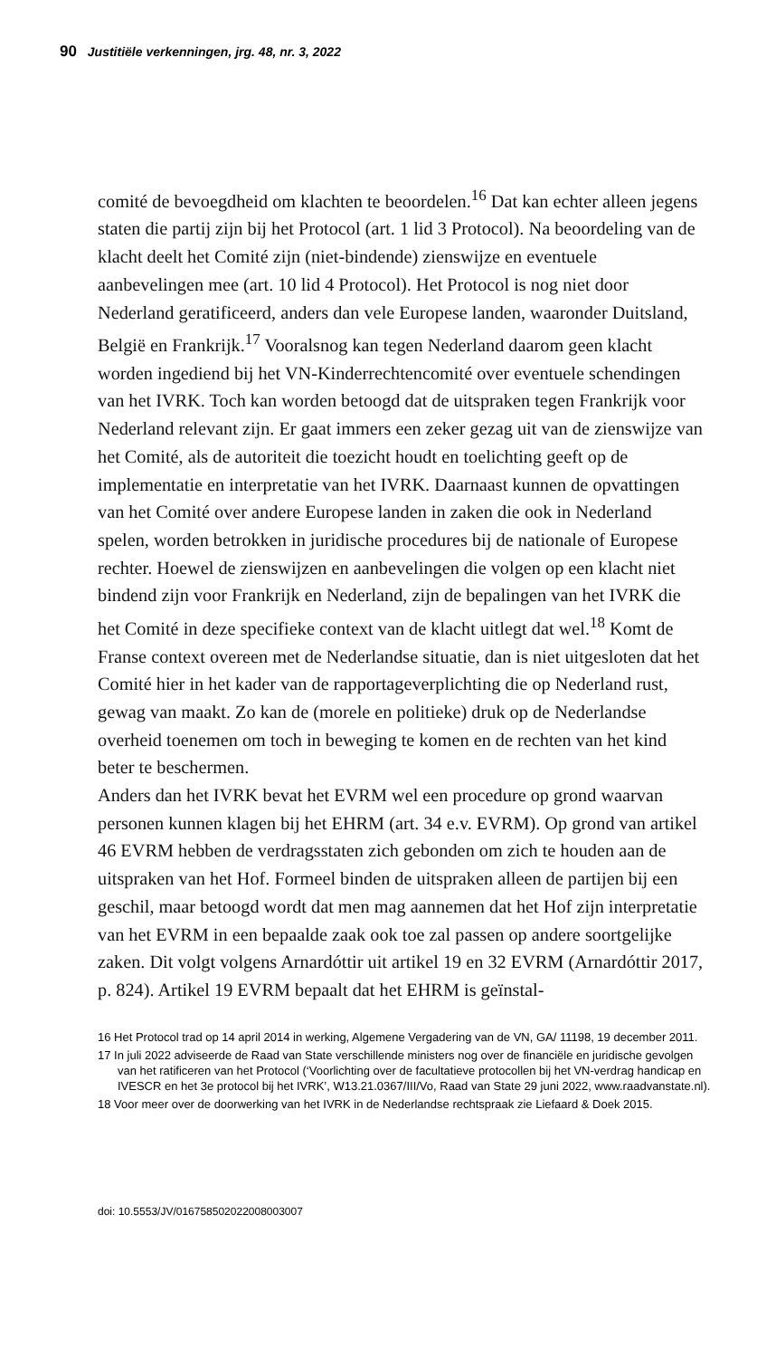90 Justitiële verkenningen, jrg. 48, nr. 3, 2022
comité de bevoegdheid om klachten te beoordelen.<sup>16</sup> Dat kan echter alleen jegens staten die partij zijn bij het Protocol (art. 1 lid 3 Protocol). Na beoordeling van de klacht deelt het Comité zijn (niet-bindende) zienswijze en eventuele aanbevelingen mee (art. 10 lid 4 Protocol). Het Protocol is nog niet door Nederland geratificeerd, anders dan vele Europese landen, waaronder Duitsland, België en Frankrijk.<sup>17</sup> Vooralsnog kan tegen Nederland daarom geen klacht worden ingediend bij het VN-Kinderrechtencomité over eventuele schendingen van het IVRK. Toch kan worden betoogd dat de uitspraken tegen Frankrijk voor Nederland relevant zijn. Er gaat immers een zeker gezag uit van de zienswijze van het Comité, als de autoriteit die toezicht houdt en toelichting geeft op de implementatie en interpretatie van het IVRK. Daarnaast kunnen de opvattingen van het Comité over andere Europese landen in zaken die ook in Nederland spelen, worden betrokken in juridische procedures bij de nationale of Europese rechter. Hoewel de zienswijzen en aanbevelingen die volgen op een klacht niet bindend zijn voor Frankrijk en Nederland, zijn de bepalingen van het IVRK die het Comité in deze specifieke context van de klacht uitlegt dat wel.<sup>18</sup> Komt de Franse context overeen met de Nederlandse situatie, dan is niet uitgesloten dat het Comité hier in het kader van de rapportageverplichting die op Nederland rust, gewag van maakt. Zo kan de (morele en politieke) druk op de Nederlandse overheid toenemen om toch in beweging te komen en de rechten van het kind beter te beschermen.
Anders dan het IVRK bevat het EVRM wel een procedure op grond waarvan personen kunnen klagen bij het EHRM (art. 34 e.v. EVRM). Op grond van artikel 46 EVRM hebben de verdragsstaten zich gebonden om zich te houden aan de uitspraken van het Hof. Formeel binden de uitspraken alleen de partijen bij een geschil, maar betoogd wordt dat men mag aannemen dat het Hof zijn interpretatie van het EVRM in een bepaalde zaak ook toe zal passen op andere soortgelijke zaken. Dit volgt volgens Arnardóttir uit artikel 19 en 32 EVRM (Arnardóttir 2017, p. 824). Artikel 19 EVRM bepaalt dat het EHRM is geïnstal-
16 Het Protocol trad op 14 april 2014 in werking, Algemene Vergadering van de VN, GA/ 11198, 19 december 2011.
17 In juli 2022 adviseerde de Raad van State verschillende ministers nog over de financiële en juridische gevolgen van het ratificeren van het Protocol (‘Voorlichting over de facultatieve protocollen bij het VN-verdrag handicap en IVESCR en het 3e protocol bij het IVRK’, W13.21.0367/III/Vo, Raad van State 29 juni 2022, www.raadvanstate.nl).
18 Voor meer over de doorwerking van het IVRK in de Nederlandse rechtspraak zie Liefaard & Doek 2015.
doi: 10.5553/JV/016758502022008003007